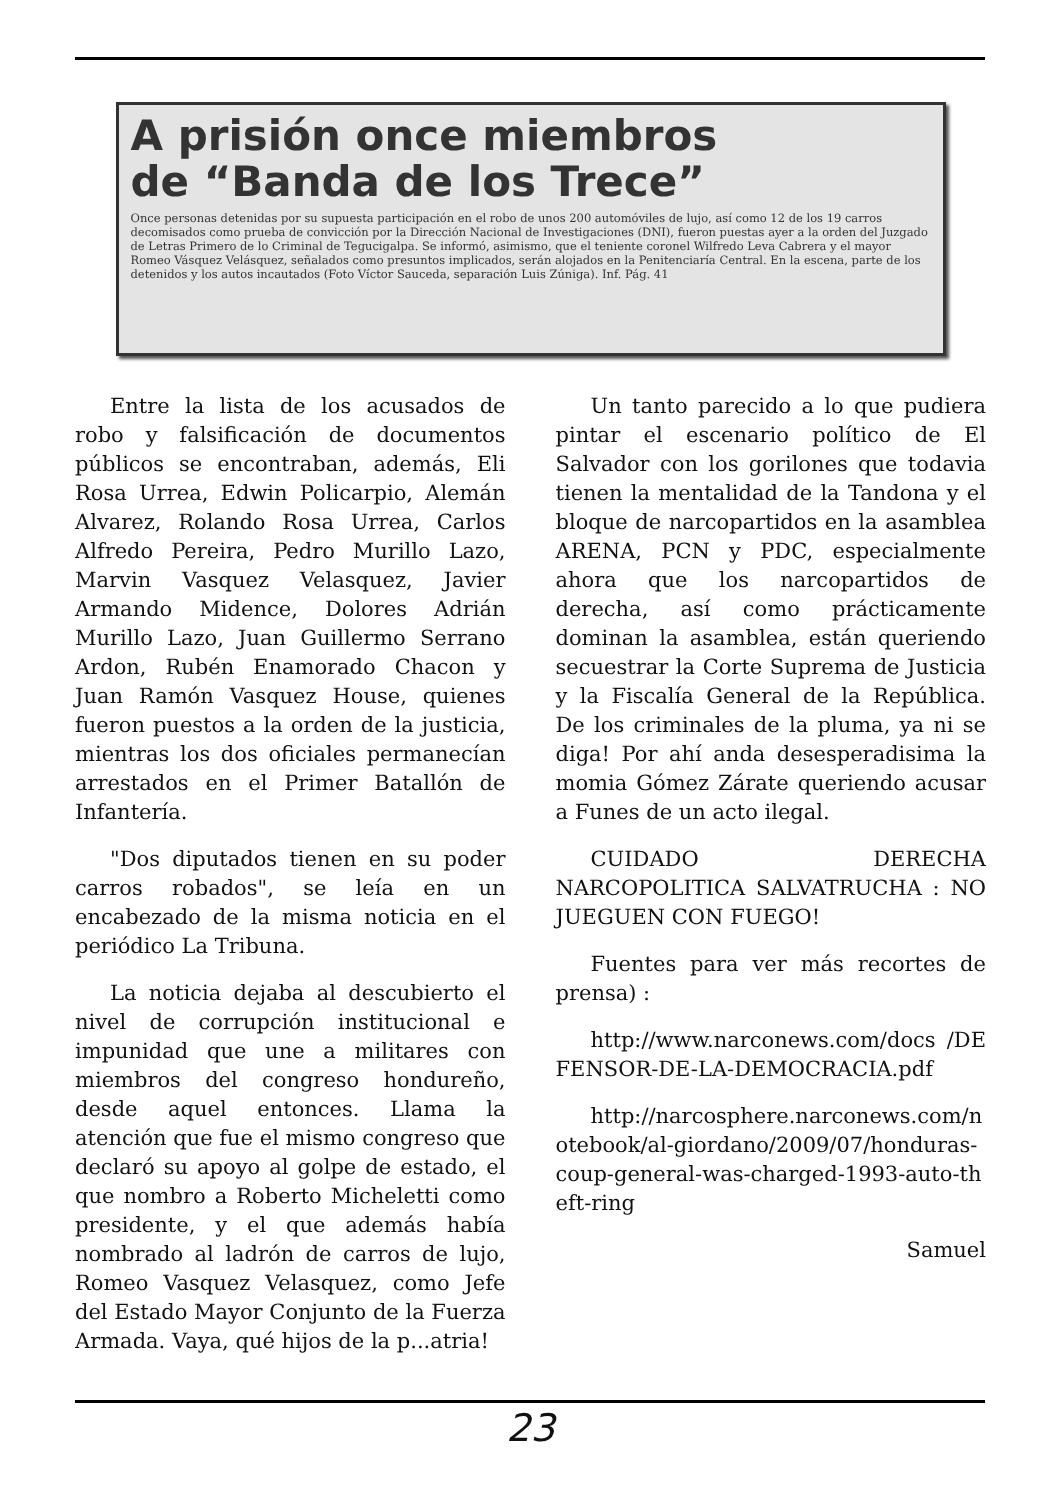A prisión once miembros
de “Banda de los Trece”
Once personas detenidas por su supuesta participación en el robo de unos 200 automóviles de lujo, así como 12 de los 19 carros decomisados como prueba de convicción por la Dirección Nacional de Investigaciones (DNI), fueron puestas ayer a la orden del Juzgado de Letras Primero de lo Criminal de Tegucigalpa. Se informó, asimismo, que el teniente coronel Wilfredo Leva Cabrera y el mayor Romeo Vásquez Velásquez, señalados como presuntos implicados, serán alojados en la Penitenciaría Central. En la escena, parte de los detenidos y los autos incautados (Foto Víctor Sauceda, separación Luis Zúniga). Inf. Pág. 41
Entre la lista de los acusados de robo y falsificación de documentos públicos se encontraban, además, Eli Rosa Urrea, Edwin Policarpio, Alemán Alvarez, Rolando Rosa Urrea, Carlos Alfredo Pereira, Pedro Murillo Lazo, Marvin Vasquez Velasquez, Javier Armando Midence, Dolores Adrián Murillo Lazo, Juan Guillermo Serrano Ardon, Rubén Enamorado Chacon y Juan Ramón Vasquez House, quienes fueron puestos a la orden de la justicia, mientras los dos oficiales permanecían arrestados en el Primer Batallón de Infantería.
"Dos diputados tienen en su poder carros robados", se leía en un encabezado de la misma noticia en el periódico La Tribuna.
La noticia dejaba al descubierto el nivel de corrupción institucional e impunidad que une a militares con miembros del congreso hondureño, desde aquel entonces. Llama la atención que fue el mismo congreso que declaró su apoyo al golpe de estado, el que nombro a Roberto Micheletti como presidente, y el que además había nombrado al ladrón de carros de lujo, Romeo Vasquez Velasquez, como Jefe del Estado Mayor Conjunto de la Fuerza Armada. Vaya, qué hijos de la p...atria!
Un tanto parecido a lo que pudiera pintar el escenario político de El Salvador con los gorilones que todavia tienen la mentalidad de la Tandona y el bloque de narcopartidos en la asamblea ARENA, PCN y PDC, especialmente ahora que los narcopartidos de derecha, así como prácticamente dominan la asamblea, están queriendo secuestrar la Corte Suprema de Justicia y la Fiscalía General de la República. De los criminales de la pluma, ya ni se diga! Por ahí anda desesperadisima la momia Gómez Zárate queriendo acusar a Funes de un acto ilegal.
CUIDADO DERECHA NARCOPOLITICA SALVATRUCHA : NO JUEGUEN CON FUEGO!
Fuentes para ver más recortes de prensa) :
http://www.narconews.com/docs /DEFENSOR-DE-LA-DEMOCRACIA.pdf
http://narcosphere.narconews.com/notebook/al-giordano/2009/07/honduras-coup-general-was-charged-1993-auto-theft-ring
Samuel
23